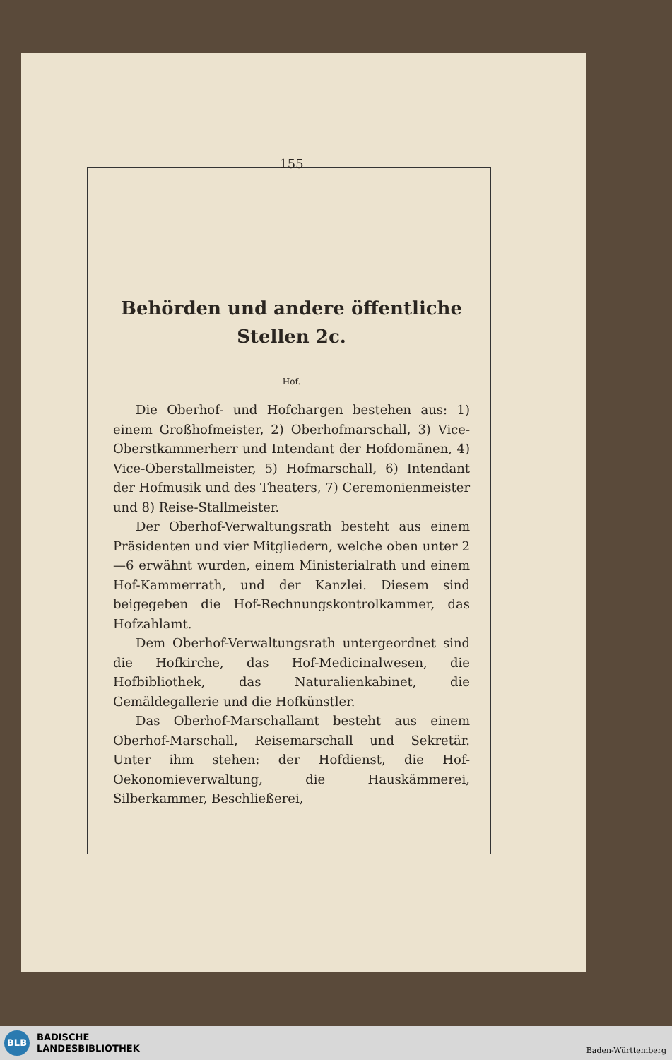155
Behörden und andere öffentliche
Stellen 2c.
Hof.
Die Oberhof- und Hofchargen bestehen aus: 1) einem Großhofmeister, 2) Oberhofmarschall, 3) Vice-Oberstkammerherr und Intendant der Hofdomänen, 4) Vice-Oberstallmeister, 5) Hofmarschall, 6) Intendant der Hofmusik und des Theaters, 7) Ceremonienmeister und 8) Reise-Stallmeister.
Der Oberhof-Verwaltungsrath besteht aus einem Präsidenten und vier Mitgliedern, welche oben unter 2—6 erwähnt wurden, einem Ministerialrath und einem Hof-Kammerrath, und der Kanzlei. Diesem sind beigegeben die Hof-Rechnungskontrolkammer, das Hofzahlamt.
Dem Oberhof-Verwaltungsrath untergeordnet sind die Hofkirche, das Hof-Medicinalwesen, die Hofbibliothek, das Naturalienkabinet, die Gemäldegallerie und die Hofkünstler.
Das Oberhof-Marschallamt besteht aus einem Oberhof-Marschall, Reisemarschall und Sekretär. Unter ihm stehen: der Hofdienst, die Hof-Oekonomieverwaltung, die Hauskämmerei, Silberkammer, Beschließerei,
BLB
BADISCHE
LANDESBIBLIOTHEK
Baden-Württemberg